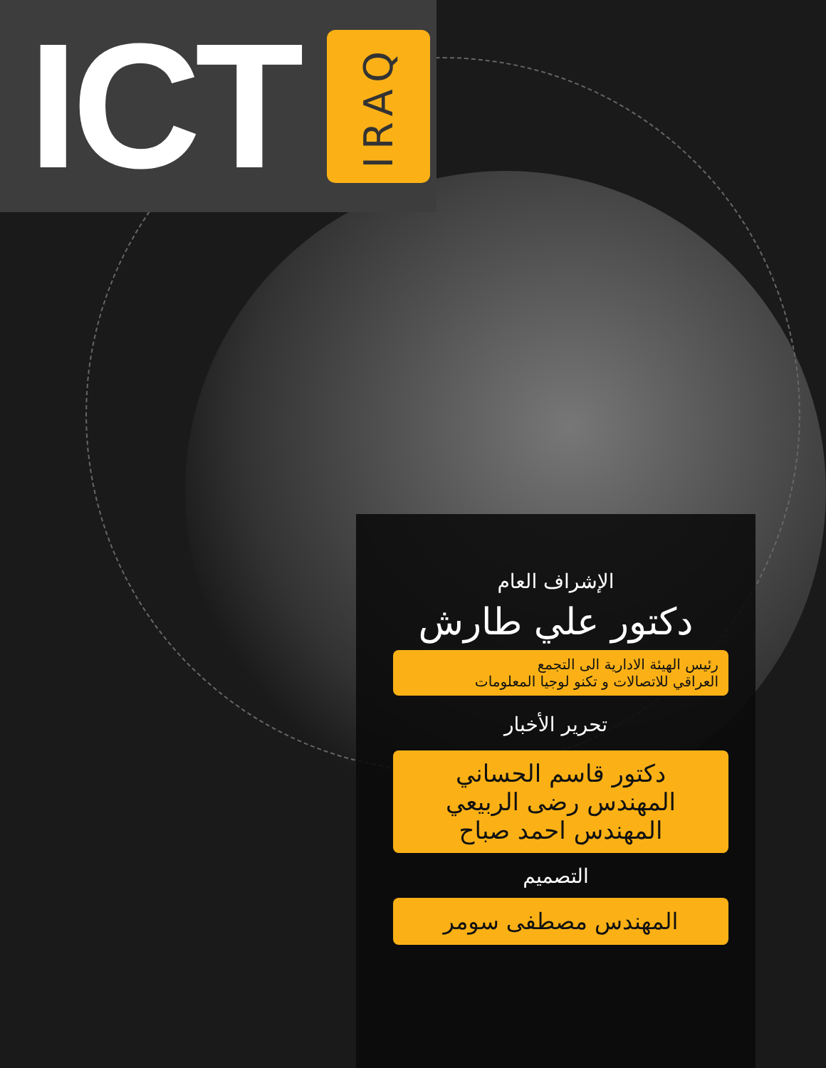ICT
IRAQ
الإشراف العام
دكتور علي طارش
رئيس الهيئة الادارية الى التجمع
العراقي للاتصالات و تكنو لوجيا المعلومات
تحرير الأخبار
دكتور قاسم الحساني
المهندس رضى الربيعي
المهندس احمد صباح
التصميم
المهندس مصطفى سومر